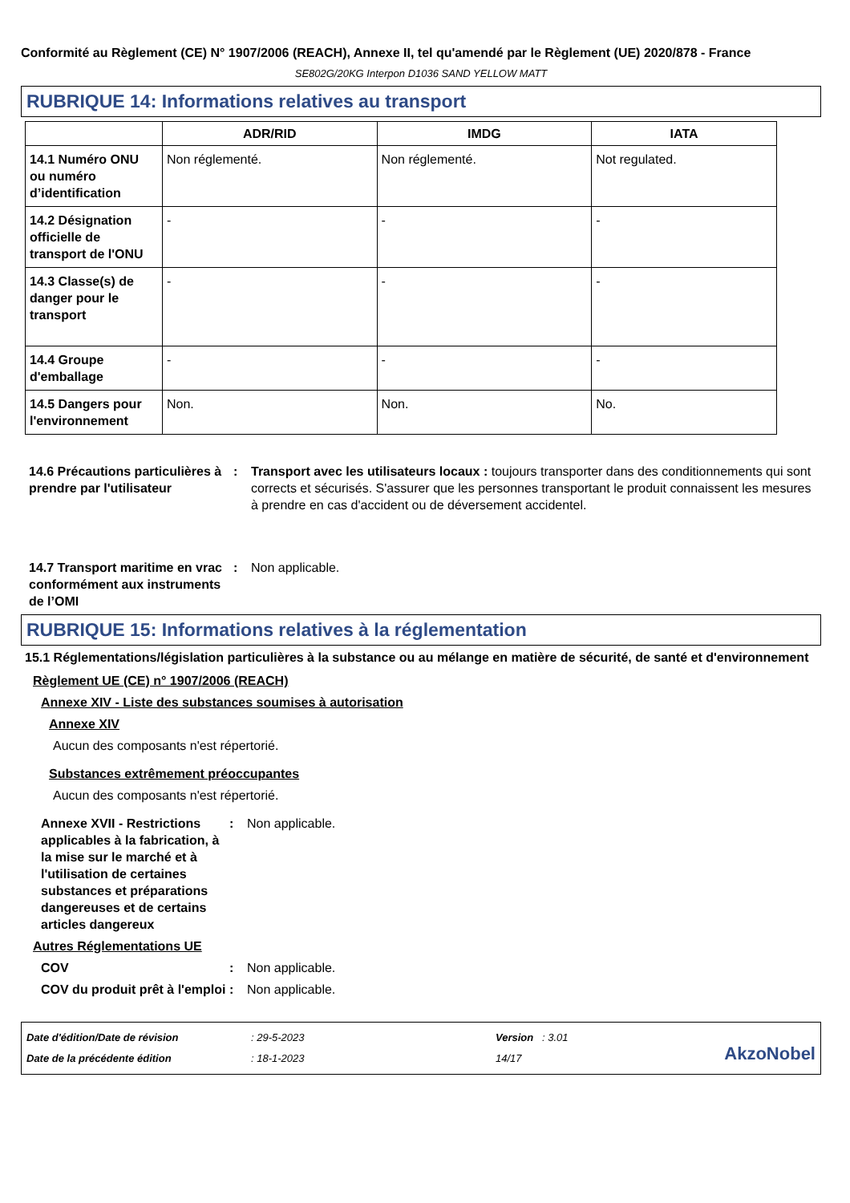Conformité au Règlement (CE) N° 1907/2006 (REACH), Annexe II, tel qu'amendé par le Règlement (UE) 2020/878 - France
SE802G/20KG Interpon D1036 SAND YELLOW MATT
RUBRIQUE 14: Informations relatives au transport
| | ADR/RID | IMDG | IATA |
| --- | --- | --- | --- |
| 14.1 Numéro ONU ou numéro d’identification | Non réglementé. | Non réglementé. | Not regulated. |
| 14.2 Désignation officielle de transport de l'ONU | - | - | - |
| 14.3 Classe(s) de danger pour le transport | - | - | - |
| 14.4 Groupe d'emballage | - | - | - |
| 14.5 Dangers pour l'environnement | Non. | Non. | No. |
14.6 Précautions particulières à prendre par l'utilisateur
: Transport avec les utilisateurs locaux : toujours transporter dans des conditionnements qui sont corrects et sécurisés. S'assurer que les personnes transportant le produit connaissent les mesures à prendre en cas d'accident ou de déversement accidentel.
14.7 Transport maritime en vrac conformément aux instruments de l’OMI
: Non applicable.
RUBRIQUE 15: Informations relatives à la réglementation
15.1 Réglementations/législation particulières à la substance ou au mélange en matière de sécurité, de santé et d'environnement
Règlement UE (CE) n° 1907/2006 (REACH)
Annexe XIV - Liste des substances soumises à autorisation
Annexe XIV
Aucun des composants n'est répertorié.
Substances extrêmement préoccupantes
Aucun des composants n'est répertorié.
Annexe XVII - Restrictions applicables à la fabrication, à la mise sur le marché et à l'utilisation de certaines substances et préparations dangereuses et de certains articles dangereux
: Non applicable.
Autres Réglementations UE
COV : Non applicable.
COV du produit prêt à l'emploi
: Non applicable.
Date d'édition/Date de révision
Date de la précédente édition
: 29-5-2023
: 18-1-2023
Version : 3.01
14/17
AkzoNobel